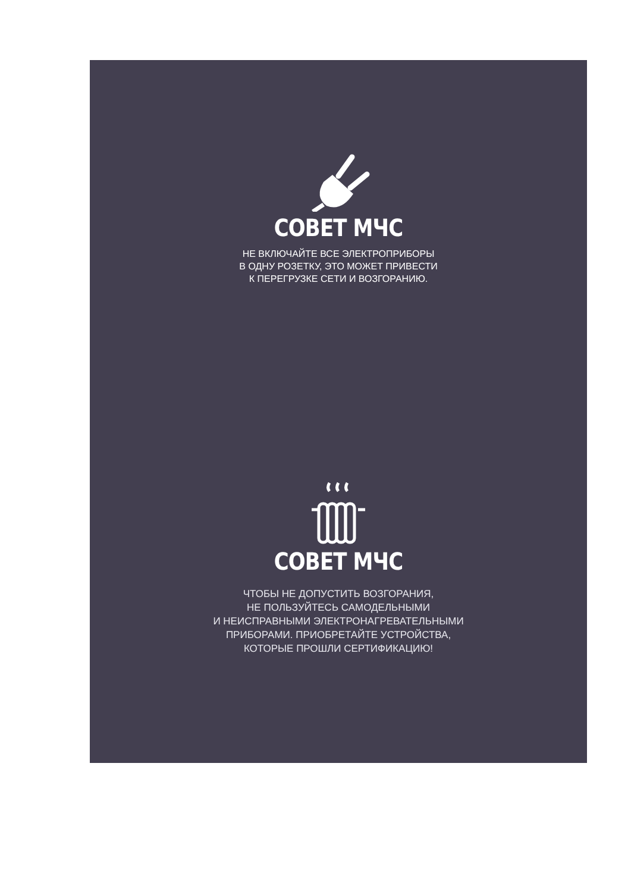СОВЕТ МЧС
НЕ ВКЛЮЧАЙТЕ ВСЕ ЭЛЕКТРОПРИБОРЫ
В ОДНУ РОЗЕТКУ, ЭТО МОЖЕТ ПРИВЕСТИ
К ПЕРЕГРУЗКЕ СЕТИ И ВОЗГОРАНИЮ.
СОВЕТ МЧС
ЧТОБЫ НЕ ДОПУСТИТЬ ВОЗГОРАНИЯ,
НЕ ПОЛЬЗУЙТЕСЬ САМОДЕЛЬНЫМИ
И НЕИСПРАВНЫМИ ЭЛЕКТРОНАГРЕВАТЕЛЬНЫМИ
ПРИБОРАМИ. ПРИОБРЕТАЙТЕ УСТРОЙСТВА,
КОТОРЫЕ ПРОШЛИ СЕРТИФИКАЦИЮ!